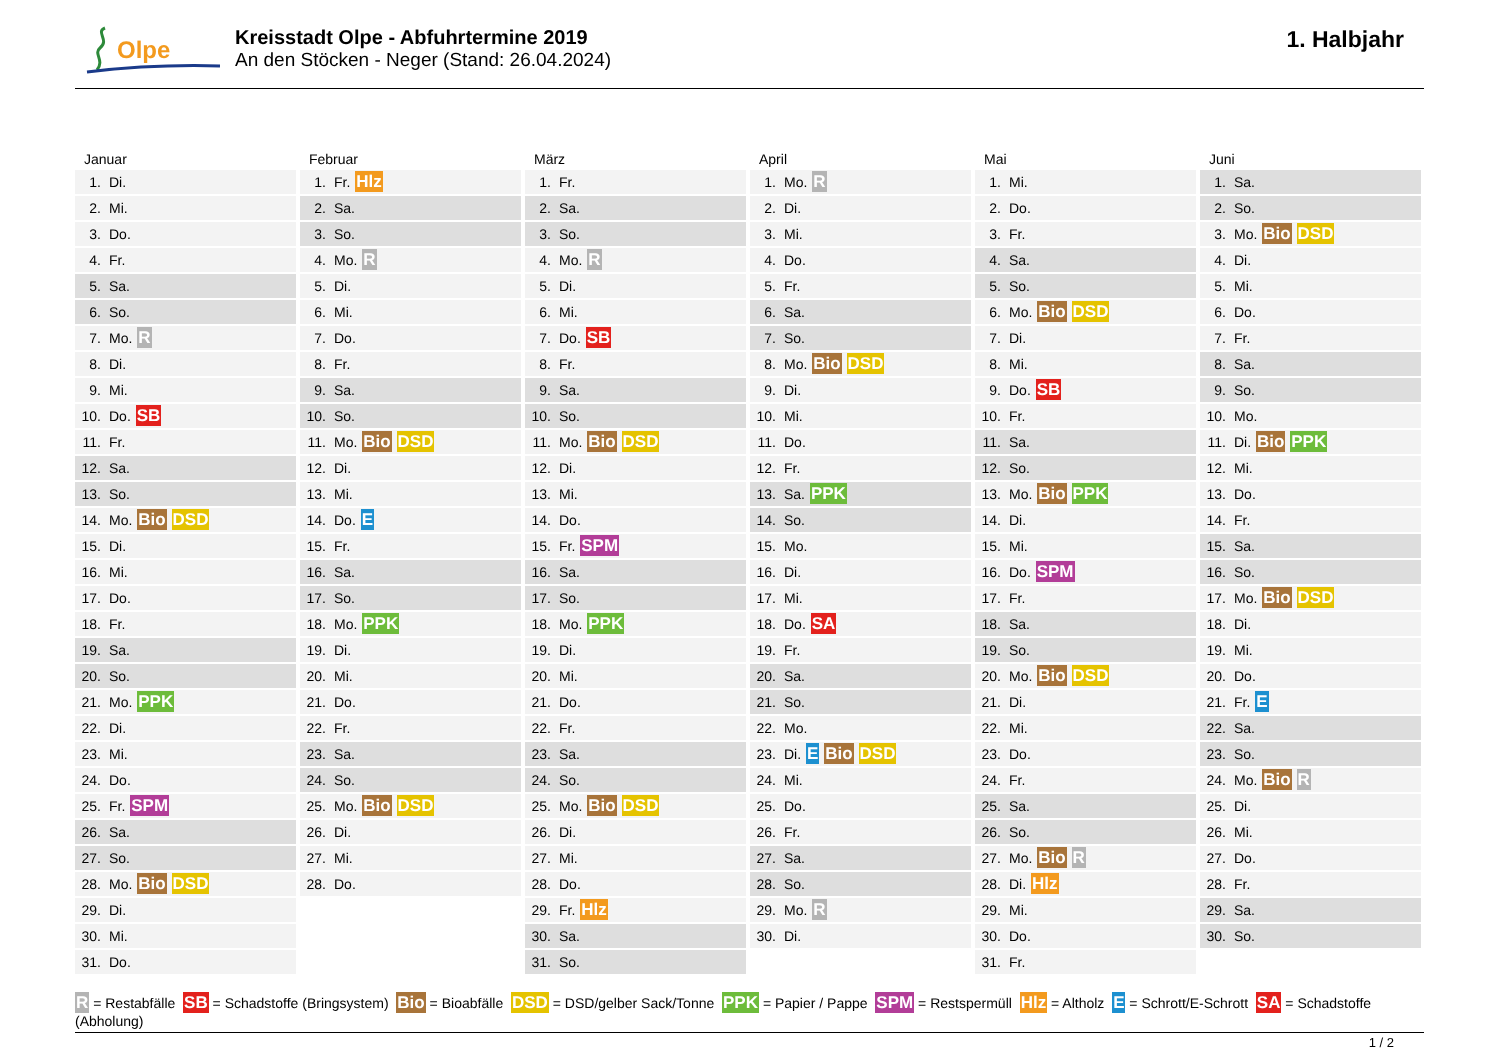Olpe
Kreisstadt Olpe - Abfuhrtermine 2019
An den Stöcken - Neger (Stand: 26.04.2024)
1. Halbjahr
Januar
| 1. | Di. |
| 2. | Mi. |
| 3. | Do. |
| 4. | Fr. |
| 5. | Sa. |
| 6. | So. |
| 7. | Mo. R |
| 8. | Di. |
| 9. | Mi. |
| 10. | Do. SB |
| 11. | Fr. |
| 12. | Sa. |
| 13. | So. |
| 14. | Mo. Bio DSD |
| 15. | Di. |
| 16. | Mi. |
| 17. | Do. |
| 18. | Fr. |
| 19. | Sa. |
| 20. | So. |
| 21. | Mo. PPK |
| 22. | Di. |
| 23. | Mi. |
| 24. | Do. |
| 25. | Fr. SPM |
| 26. | Sa. |
| 27. | So. |
| 28. | Mo. Bio DSD |
| 29. | Di. |
| 30. | Mi. |
| 31. | Do. |
Februar
| 1. | Fr. Hlz |
| 2. | Sa. |
| 3. | So. |
| 4. | Mo. R |
| 5. | Di. |
| 6. | Mi. |
| 7. | Do. |
| 8. | Fr. |
| 9. | Sa. |
| 10. | So. |
| 11. | Mo. Bio DSD |
| 12. | Di. |
| 13. | Mi. |
| 14. | Do. E |
| 15. | Fr. |
| 16. | Sa. |
| 17. | So. |
| 18. | Mo. PPK |
| 19. | Di. |
| 20. | Mi. |
| 21. | Do. |
| 22. | Fr. |
| 23. | Sa. |
| 24. | So. |
| 25. | Mo. Bio DSD |
| 26. | Di. |
| 27. | Mi. |
| 28. | Do. |
März
| 1. | Fr. |
| 2. | Sa. |
| 3. | So. |
| 4. | Mo. R |
| 5. | Di. |
| 6. | Mi. |
| 7. | Do. SB |
| 8. | Fr. |
| 9. | Sa. |
| 10. | So. |
| 11. | Mo. Bio DSD |
| 12. | Di. |
| 13. | Mi. |
| 14. | Do. |
| 15. | Fr. SPM |
| 16. | Sa. |
| 17. | So. |
| 18. | Mo. PPK |
| 19. | Di. |
| 20. | Mi. |
| 21. | Do. |
| 22. | Fr. |
| 23. | Sa. |
| 24. | So. |
| 25. | Mo. Bio DSD |
| 26. | Di. |
| 27. | Mi. |
| 28. | Do. |
| 29. | Fr. Hlz |
| 30. | Sa. |
| 31. | So. |
April
| 1. | Mo. R |
| 2. | Di. |
| 3. | Mi. |
| 4. | Do. |
| 5. | Fr. |
| 6. | Sa. |
| 7. | So. |
| 8. | Mo. Bio DSD |
| 9. | Di. |
| 10. | Mi. |
| 11. | Do. |
| 12. | Fr. |
| 13. | Sa. PPK |
| 14. | So. |
| 15. | Mo. |
| 16. | Di. |
| 17. | Mi. |
| 18. | Do. SA |
| 19. | Fr. |
| 20. | Sa. |
| 21. | So. |
| 22. | Mo. |
| 23. | Di. E Bio DSD |
| 24. | Mi. |
| 25. | Do. |
| 26. | Fr. |
| 27. | Sa. |
| 28. | So. |
| 29. | Mo. R |
| 30. | Di. |
Mai
| 1. | Mi. |
| 2. | Do. |
| 3. | Fr. |
| 4. | Sa. |
| 5. | So. |
| 6. | Mo. Bio DSD |
| 7. | Di. |
| 8. | Mi. |
| 9. | Do. SB |
| 10. | Fr. |
| 11. | Sa. |
| 12. | So. |
| 13. | Mo. Bio PPK |
| 14. | Di. |
| 15. | Mi. |
| 16. | Do. SPM |
| 17. | Fr. |
| 18. | Sa. |
| 19. | So. |
| 20. | Mo. Bio DSD |
| 21. | Di. |
| 22. | Mi. |
| 23. | Do. |
| 24. | Fr. |
| 25. | Sa. |
| 26. | So. |
| 27. | Mo. Bio R |
| 28. | Di. Hlz |
| 29. | Mi. |
| 30. | Do. |
| 31. | Fr. |
Juni
| 1. | Sa. |
| 2. | So. |
| 3. | Mo. Bio DSD |
| 4. | Di. |
| 5. | Mi. |
| 6. | Do. |
| 7. | Fr. |
| 8. | Sa. |
| 9. | So. |
| 10. | Mo. |
| 11. | Di. Bio PPK |
| 12. | Mi. |
| 13. | Do. |
| 14. | Fr. |
| 15. | Sa. |
| 16. | So. |
| 17. | Mo. Bio DSD |
| 18. | Di. |
| 19. | Mi. |
| 20. | Do. |
| 21. | Fr. E |
| 22. | Sa. |
| 23. | So. |
| 24. | Mo. Bio R |
| 25. | Di. |
| 26. | Mi. |
| 27. | Do. |
| 28. | Fr. |
| 29. | Sa. |
| 30. | So. |
R = Restabfälle SB = Schadstoffe (Bringsystem) Bio = Bioabfälle DSD = DSD/gelber Sack/Tonne PPK = Papier / Pappe SPM = Restspermüll Hlz = Altholz E = Schrott/E-Schrott SA = Schadstoffe (Abholung)
1 / 2